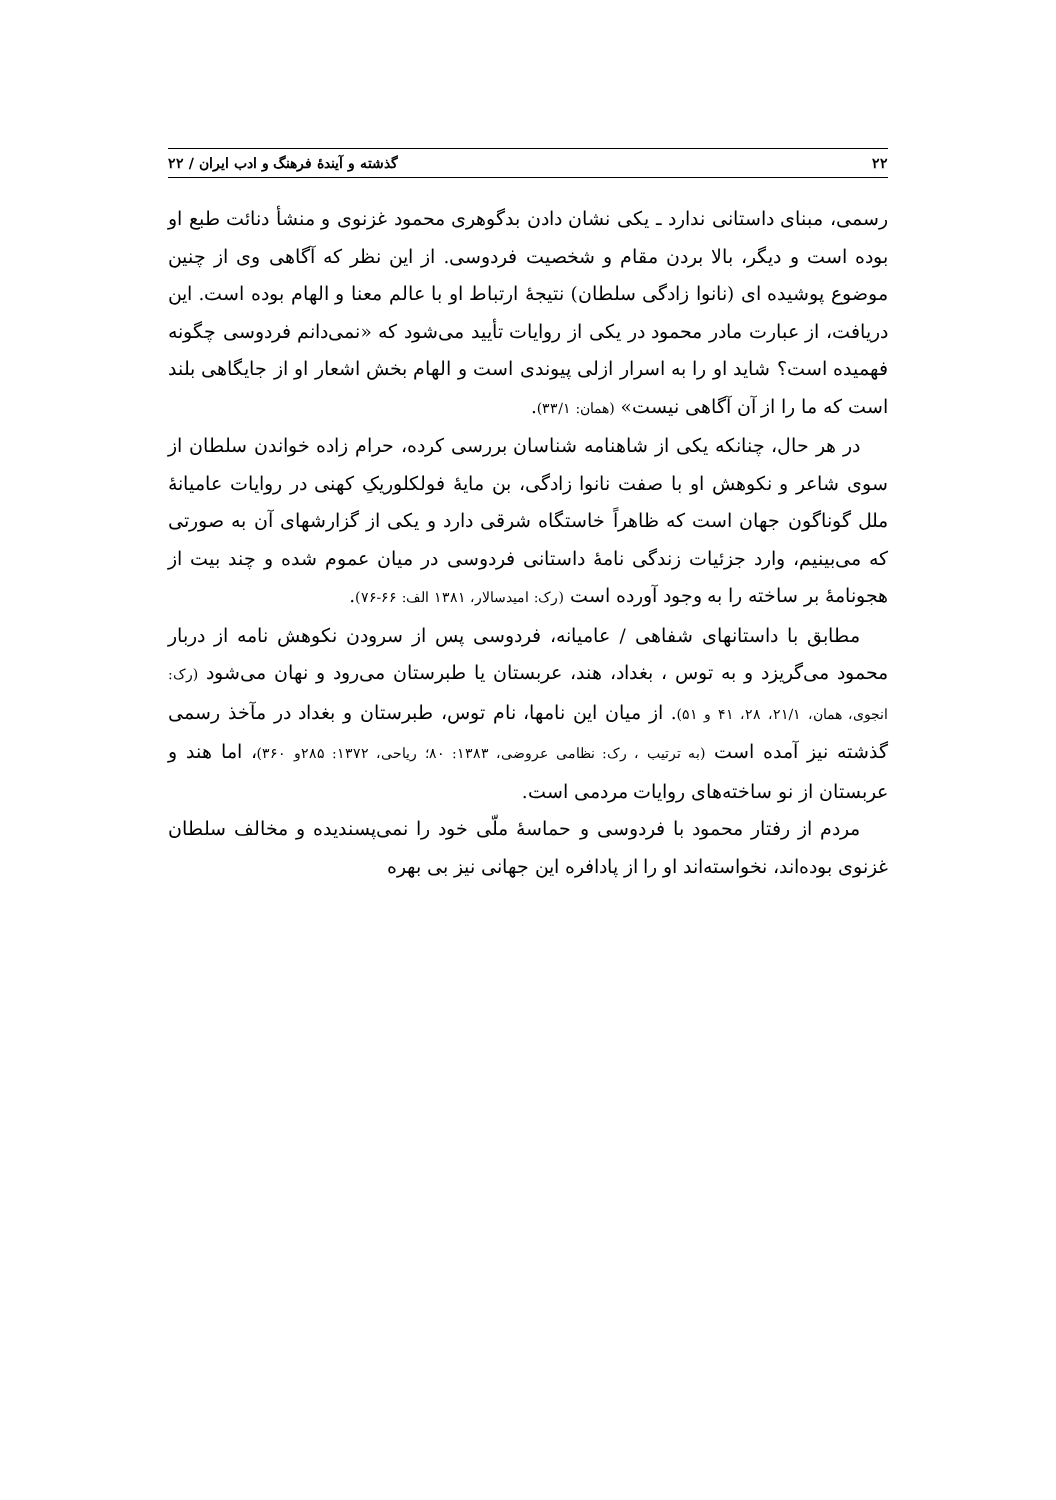۲۲ گذشته و آیندهٔ فرهنگ و ادب ایران / ۲۲
رسمی، مبنای داستانی ندارد ـ یکی نشان دادن بدگوهری محمود غزنوی و منشأ دنائت طبع او بوده است و دیگر، بالا بردن مقام و شخصیت فردوسی. از این نظر که آگاهی وی از چنین موضوع پوشیده ای (نانوا زادگی سلطان) نتیجهٔ ارتباط او با عالم معنا و الهام بوده است. این دریافت، از عبارت مادر محمود در یکی از روایات تأیید می‌شود که «نمی‌دانم فردوسی چگونه فهمیده است؟ شاید او را به اسرار ازلی پیوندی است و الهام بخش اشعار او از جایگاهی بلند است که ما را از آن آگاهی نیست» (همان: ۳۳/۱).
در هر حال، چنانکه یکی از شاهنامه شناسان بررسی کرده، حرام زاده خواندن سلطان از سوی شاعر و نکوهش او با صفت نانوا زادگی، بن مایهٔ فولکلوریکِ کهنی در روایات عامیانهٔ ملل گوناگون جهان است که ظاهراً خاستگاه شرقی دارد و یکی از گزارشهای آن به صورتی که می‌بینیم، وارد جزئیات زندگی نامهٔ داستانی فردوسی در میان عموم شده و چند بیت از هجونامهٔ بر ساخته را به وجود آورده است (رک: امیدسالار، ۱۳۸۱ الف: ۶۶-۷۶).
مطابق با داستانهای شفاهی / عامیانه، فردوسی پس از سرودن نکوهش نامه از دربار محمود می‌گریزد و به توس ، بغداد، هند، عربستان یا طبرستان می‌رود و نهان می‌شود (رک: انجوی، همان، ۲۱/۱، ۲۸، ۴۱ و ۵۱). از میان این نامها، نام توس، طبرستان و بغداد در مآخذ رسمی گذشته نیز آمده است (به ترتیب ، رک: نظامی عروضی، ۱۳۸۳: ۸۰؛ ریاحی، ۱۳۷۲: ۲۸۵و ۳۶۰)، اما هند و عربستان از نو ساخته‌های روایات مردمی است.
مردم از رفتار محمود با فردوسی و حماسهٔ ملّی خود را نمی‌پسندیده و مخالف سلطان غزنوی بوده‌اند، نخواسته‌اند او را از پادافره این جهانی نیز بی بهره